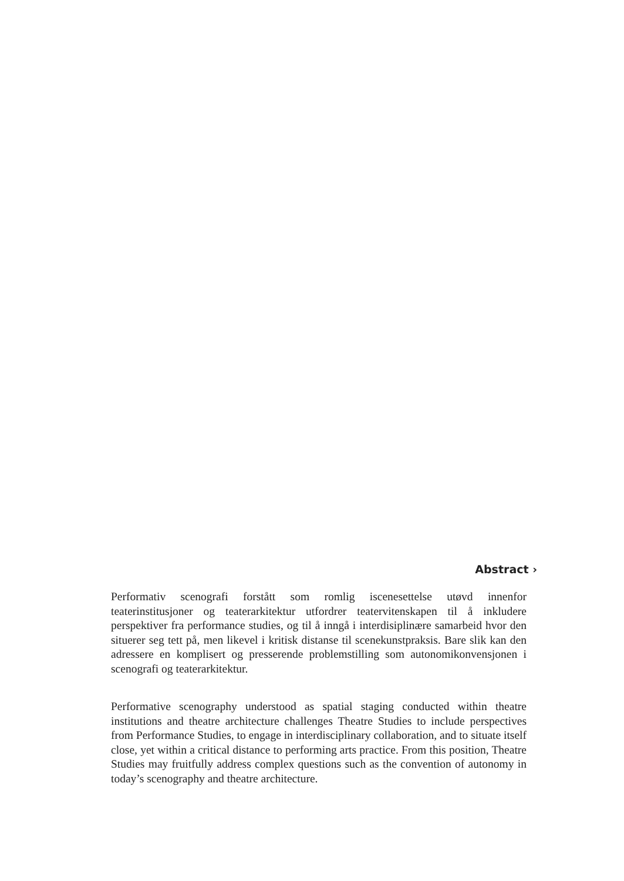Abstract ›
Performativ scenografi forstått som romlig iscenesettelse utøvd innenfor teaterinstitusjoner og teaterarkitektur utfordrer teatervitenskapen til å inkludere perspektiver fra performance studies, og til å inngå i interdisiplinære samarbeid hvor den situerer seg tett på, men likevel i kritisk distanse til scenekunstpraksis. Bare slik kan den adressere en komplisert og presserende problemstilling som autonomikonvensjonen i scenografi og teaterarkitektur.
Performative scenography understood as spatial staging conducted within theatre institutions and theatre architecture challenges Theatre Studies to include perspectives from Performance Studies, to engage in interdisciplinary collaboration, and to situate itself close, yet within a critical distance to performing arts practice. From this position, Theatre Studies may fruitfully address complex questions such as the convention of autonomy in today’s scenography and theatre architecture.